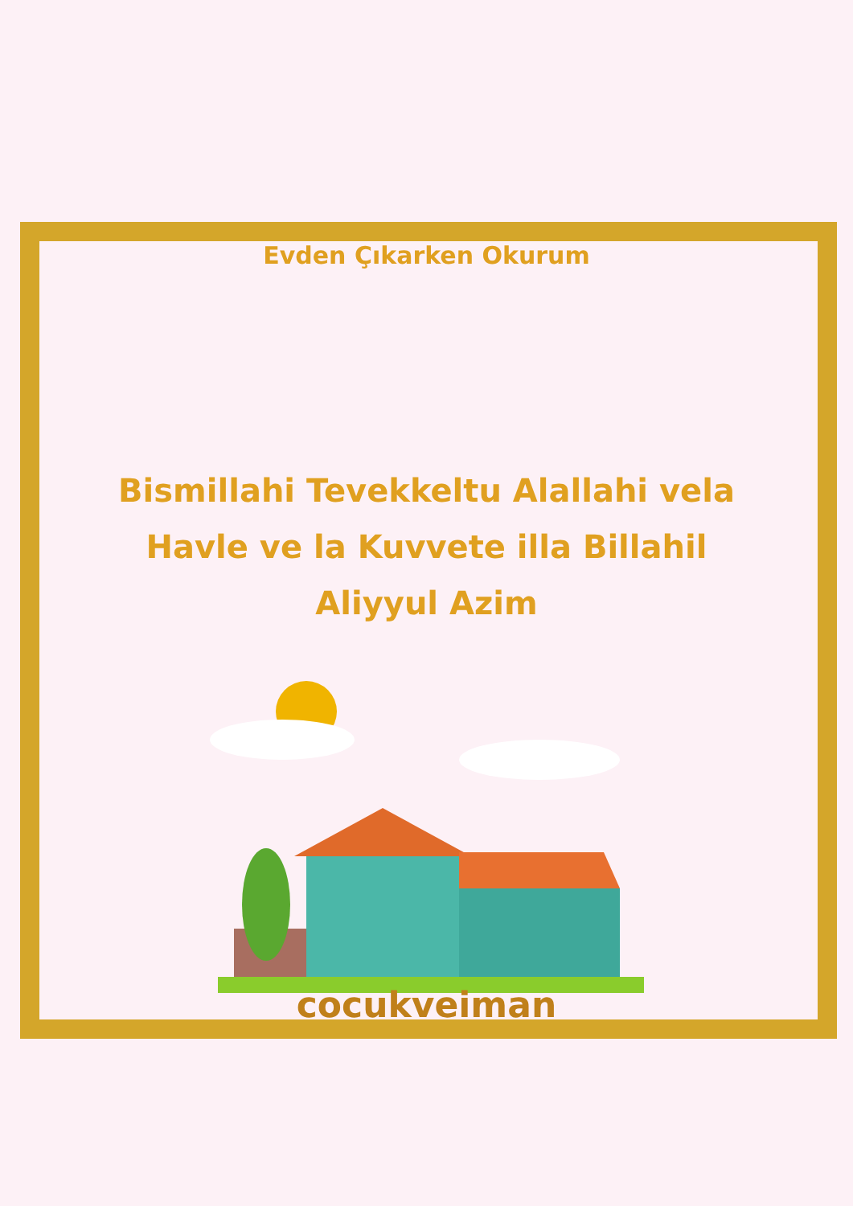Evden Çıkarken Okurum
Bismillahi Tevekkeltu Alallahi vela Havle ve la Kuvvete illa Billahil Aliyyul Azim
cocukveiman